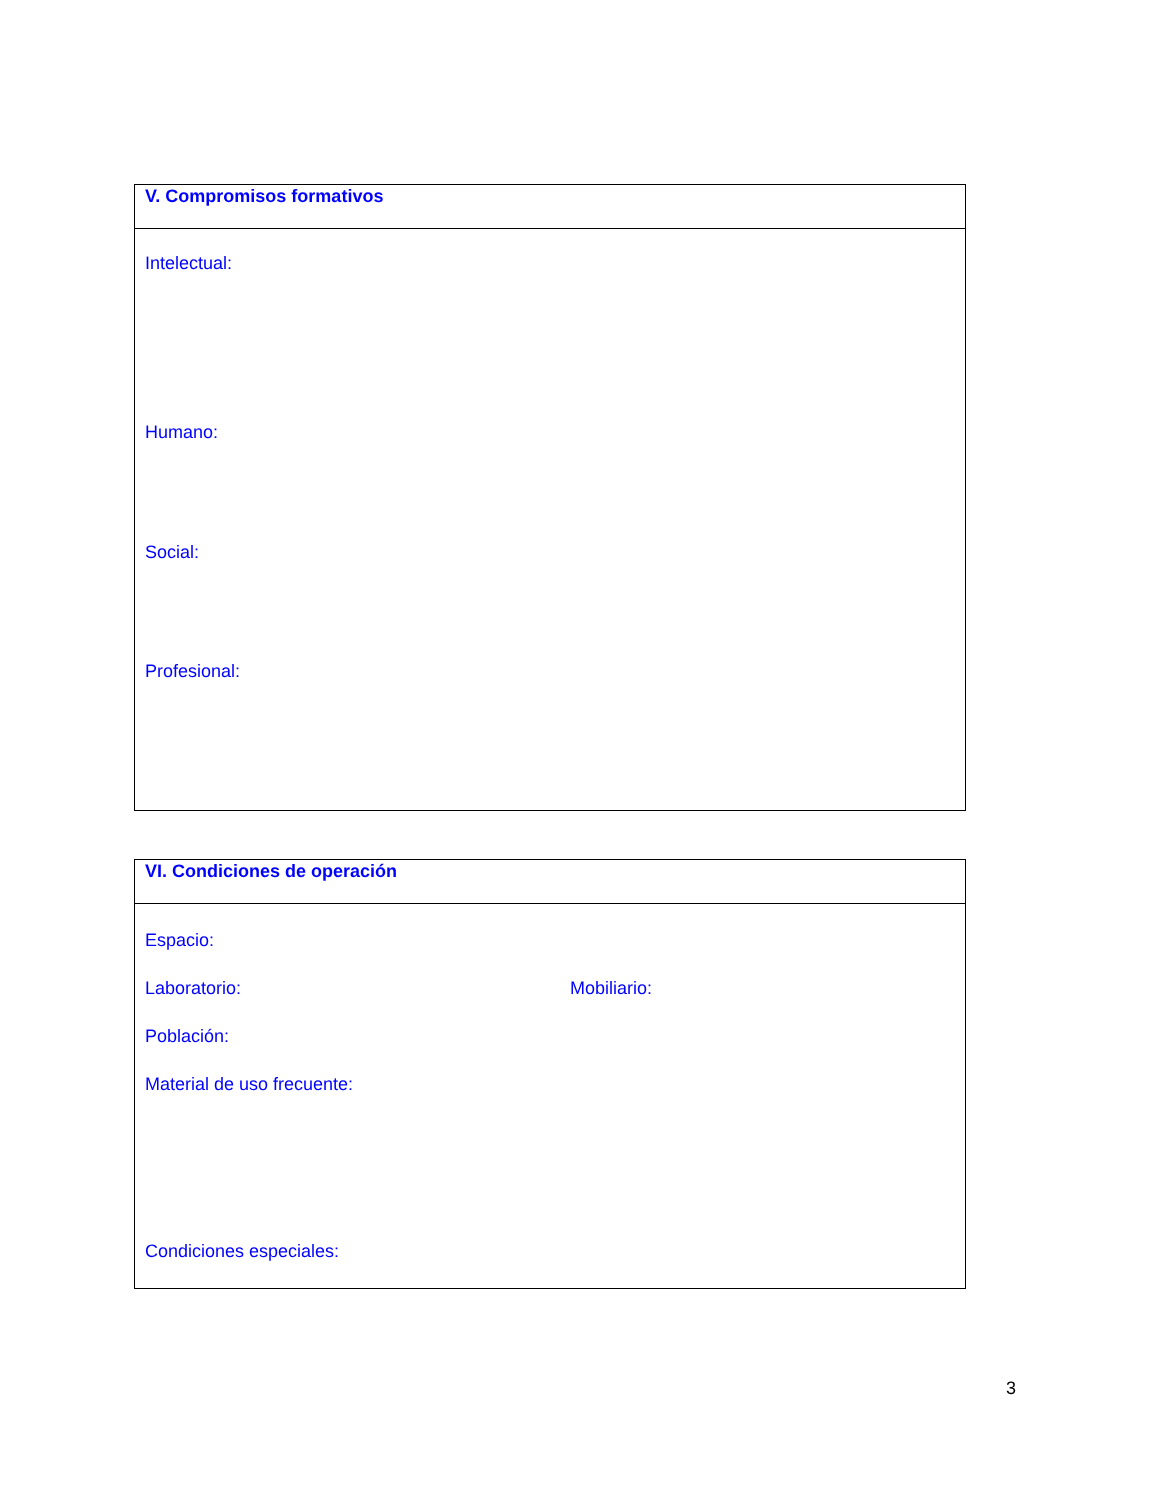V. Compromisos formativos
Intelectual:
Humano:
Social:
Profesional:
VI. Condiciones de operación
Espacio:
Laboratorio: Mobiliario:
Población:
Material de uso frecuente:
Condiciones especiales:
3